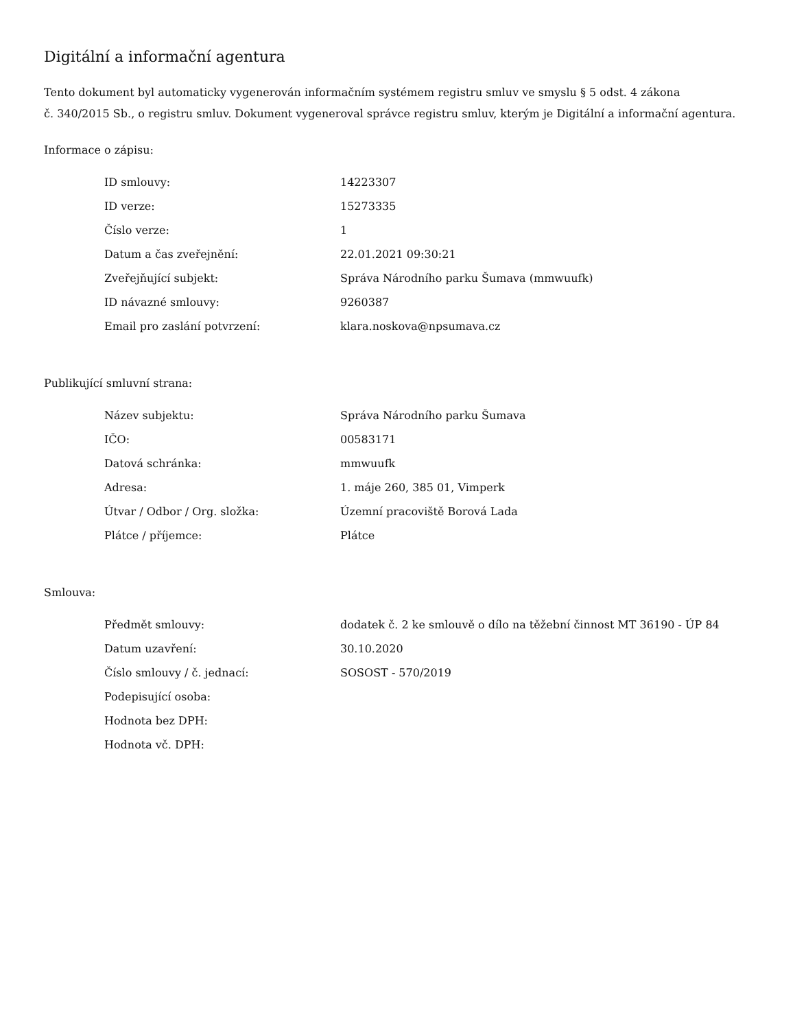Digitální a informační agentura
Tento dokument byl automaticky vygenerován informačním systémem registru smluv ve smyslu § 5 odst. 4 zákona
č. 340/2015 Sb., o registru smluv. Dokument vygeneroval správce registru smluv, kterým je Digitální a informační agentura.
Informace o zápisu:
| ID smlouvy: | 14223307 |
| ID verze: | 15273335 |
| Číslo verze: | 1 |
| Datum a čas zveřejnění: | 22.01.2021 09:30:21 |
| Zveřejňující subjekt: | Správa Národního parku Šumava (mmwuufk) |
| ID návazné smlouvy: | 9260387 |
| Email pro zaslání potvrzení: | klara.noskova@npsumava.cz |
Publikující smluvní strana:
| Název subjektu: | Správa Národního parku Šumava |
| IČO: | 00583171 |
| Datová schránka: | mmwuufk |
| Adresa: | 1. máje 260, 385 01, Vimperk |
| Útvar / Odbor / Org. složka: | Územní pracoviště Borová Lada |
| Plátce / příjemce: | Plátce |
Smlouva:
| Předmět smlouvy: | dodatek č. 2 ke smlouvě o dílo na těžební činnost MT 36190 - ÚP 84 |
| Datum uzavření: | 30.10.2020 |
| Číslo smlouvy / č. jednací: | SOSOST - 570/2019 |
| Podepisující osoba: | |
| Hodnota bez DPH: | |
| Hodnota vč. DPH: | |